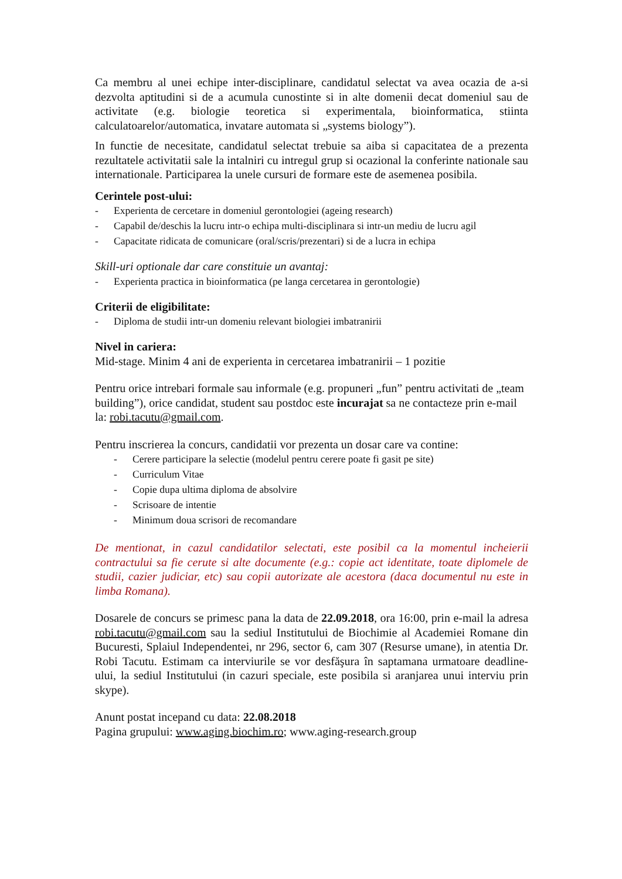Ca membru al unei echipe inter-disciplinare, candidatul selectat va avea ocazia de a-si dezvolta aptitudini si de a acumula cunostinte si in alte domenii decat domeniul sau de activitate (e.g. biologie teoretica si experimentala, bioinformatica, stiinta calculatoarelor/automatica, invatare automata si „systems biology”).
In functie de necesitate, candidatul selectat trebuie sa aiba si capacitatea de a prezenta rezultatele activitatii sale la intalniri cu intregul grup si ocazional la conferinte nationale sau internationale. Participarea la unele cursuri de formare este de asemenea posibila.
Cerintele post-ului:
- Experienta de cercetare in domeniul gerontologiei (ageing research)
- Capabil de/deschis la lucru intr-o echipa multi-disciplinara si intr-un mediu de lucru agil
- Capacitate ridicata de comunicare (oral/scris/prezentari) si de a lucra in echipa
Skill-uri optionale dar care constituie un avantaj:
- Experienta practica in bioinformatica (pe langa cercetarea in gerontologie)
Criterii de eligibilitate:
- Diploma de studii intr-un domeniu relevant biologiei imbatranirii
Nivel in cariera:
Mid-stage. Minim 4 ani de experienta in cercetarea imbatranirii – 1 pozitie
Pentru orice intrebari formale sau informale (e.g. propuneri „fun” pentru activitati de „team building”), orice candidat, student sau postdoc este incurajat sa ne contacteze prin e-mail la: robi.tacutu@gmail.com.
Pentru inscrierea la concurs, candidatii vor prezenta un dosar care va contine:
- Cerere participare la selectie (modelul pentru cerere poate fi gasit pe site)
- Curriculum Vitae
- Copie dupa ultima diploma de absolvire
- Scrisoare de intentie
- Minimum doua scrisori de recomandare
De mentionat, in cazul candidatilor selectati, este posibil ca la momentul incheierii contractului sa fie cerute si alte documente (e.g.: copie act identitate, toate diplomele de studii, cazier judiciar, etc) sau copii autorizate ale acestora (daca documentul nu este in limba Romana).
Dosarele de concurs se primesc pana la data de 22.09.2018, ora 16:00, prin e-mail la adresa robi.tacutu@gmail.com sau la sediul Institutului de Biochimie al Academiei Romane din Bucuresti, Splaiul Independentei, nr 296, sector 6, cam 307 (Resurse umane), in atentia Dr. Robi Tacutu. Estimam ca interviurile se vor desfăşura în saptamana urmatoare deadline-ului, la sediul Institutului (in cazuri speciale, este posibila si aranjarea unui interviu prin skype).
Anunt postat incepand cu data: 22.08.2018
Pagina grupului: www.aging.biochim.ro; www.aging-research.group